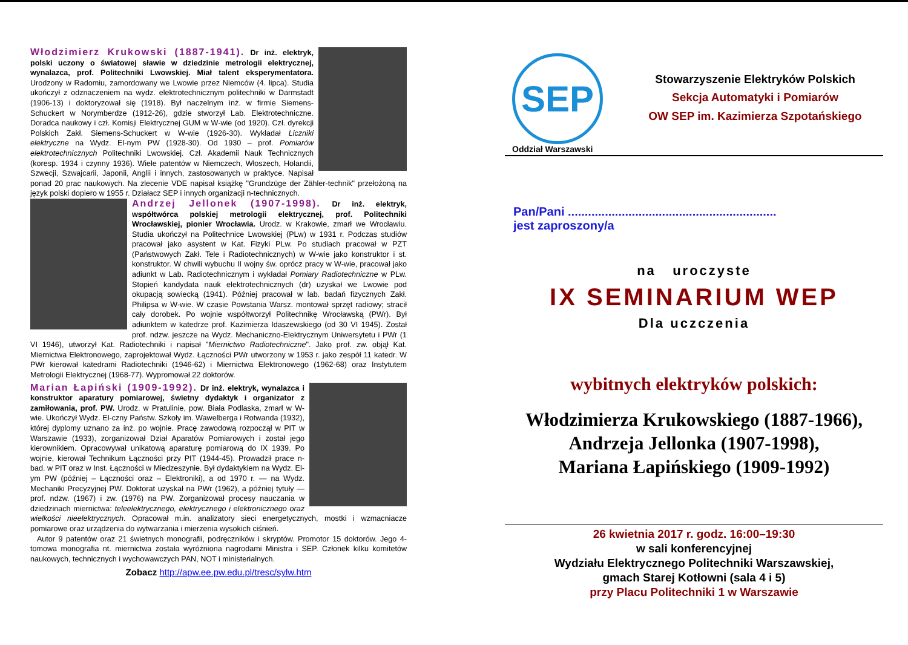Włodzimierz Krukowski (1887-1941). Dr inż. elektryk, polski uczony o światowej sławie w dziedzinie metrologii elektrycznej, wynalazca, prof. Politechniki Lwowskiej. Miał talent eksperymentatora. Urodzony w Radomiu, zamordowany we Lwowie przez Niemców (4. lipca). Studia ukończył z odznaczeniem na wydz. elektrotechnicznym politechniki w Darmstadt (1906-13) i doktoryzował się (1918). Był naczelnym inż. w firmie Siemens-Schuckert w Norymberdze (1912-26), gdzie stworzył Lab. Elektrotechniczne. Doradca naukowy i czł. Komisji Elektrycznej GUM w W-wie (od 1920). Czł. dyrekcji Polskich Zakł. Siemens-Schuckert w W-wie (1926-30). Wykładał Liczniki elektryczne na Wydz. El-nym PW (1928-30). Od 1930 – prof. Pomiarów elektrotechnicznych Politechniki Lwowskiej. Czł. Akademii Nauk Technicznych (koresp. 1934 i czynny 1936). Wiele patentów w Niemczech, Włoszech, Holandii, Szwecji, Szwajcarii, Japonii, Anglii i innych, zastosowanych w praktyce. Napisał ponad 20 prac naukowych. Na zlecenie VDE napisał książkę "Grundzüge der Zähler-technik" przełożoną na język polski dopiero w 1955 r. Działacz SEP i innych organizacji n-technicznych.
Andrzej Jellonek (1907-1998). Dr inż. elektryk, współtwórca polskiej metrologii elektrycznej, prof. Politechniki Wrocławskiej, pionier Wrocławia. Urodz. w Krakowie, zmarł we Wrocławiu. Studia ukończył na Politechnice Lwowskiej (PLw) w 1931 r. Podczas studiów pracował jako asystent w Kat. Fizyki PLw. Po studiach pracował w PZT (Państwowych Zakł. Tele i Radiotechnicznych) w W-wie jako konstruktor i st. konstruktor. W chwili wybuchu II wojny św. oprócz pracy w W-wie, pracował jako adiunkt w Lab. Radiotechnicznym i wykładał Pomiary Radiotechniczne w PLw. Stopień kandydata nauk elektrotechnicznych (dr) uzyskał we Lwowie pod okupacją sowiecką (1941). Później pracował w lab. badań fizycznych Zakł. Philipsa w W-wie. W czasie Powstania Warsz. montował sprzęt radiowy; stracił cały dorobek. Po wojnie współtworzył Politechnikę Wrocławską (PWr). Był adiunktem w katedrze prof. Kazimierza Idaszewskiego (od 30 VI 1945). Został prof. ndzw. jeszcze na Wydz. Mechaniczno-Elektrycznym Uniwersytetu i PWr (1 VI 1946), utworzył Kat. Radiotechniki i napisał "Miernictwo Radiotechniczne". Jako prof. zw. objął Kat. Miernictwa Elektronowego, zaprojektował Wydz. Łączności PWr utworzony w 1953 r. jako zespół 11 katedr. W PWr kierował katedrami Radiotechniki (1946-62) i Miernictwa Elektronowego (1962-68) oraz Instytutem Metrologii Elektrycznej (1968-77). Wypromował 22 doktorów.
Marian Łapiński (1909-1992). Dr inż. elektryk, wynalazca i konstruktor aparatury pomiarowej, świetny dydaktyk i organizator z zamiłowania, prof. PW. Urodz. w Pratulinie, pow. Biała Podlaska, zmarł w W-wie. Ukończył Wydz. El-czny Państw. Szkoły im. Wawelberga i Rotwanda (1932), której dyplomy uznano za inż. po wojnie. Pracę zawodową rozpoczął w PIT w Warszawie (1933), zorganizował Dział Aparatów Pomiarowych i został jego kierownikiem. Opracowywał unikatową aparaturę pomiarową do IX 1939. Po wojnie, kierował Technikum Łączności przy PIT (1944-45). Prowadził prace n-bad. w PIT oraz w Inst. Łączności w Miedzeszynie. Był dydaktykiem na Wydz. El-ym PW (później – Łączności oraz – Elektroniki), a od 1970 r. — na Wydz. Mechaniki Precyzyjnej PW. Doktorat uzyskał na PWr (1962), a później tytuły — prof. ndzw. (1967) i zw. (1976) na PW. Zorganizował procesy nauczania w dziedzinach miernictwa: teleelektrycznego, elektrycznego i elektronicznego oraz wielkości nieelektrycznych. Opracował m.in. analizatory sieci energetycznych, mostki i wzmacniacze pomiarowe oraz urządzenia do wytwarzania i mierzenia wysokich ciśnień.
Autor 9 patentów oraz 21 świetnych monografii, podręczników i skryptów. Promotor 15 doktorów. Jego 4-tomowa monografia nt. miernictwa została wyróżniona nagrodami Ministra i SEP. Członek kilku komitetów naukowych, technicznych i wychowawczych PAN, NOT i ministerialnych.
Zobacz http://apw.ee.pw.edu.pl/tresc/sylw.htm
SEP
Oddział Warszawski
Stowarzyszenie Elektryków Polskich
Sekcja Automatyki i Pomiarów
OW SEP im. Kazimierza Szpotańskiego
Pan/Pani ..............................................................
jest zaproszony/a
na uroczyste
IX SEMINARIUM WEP
Dla uczczenia
wybitnych elektryków polskich:
Włodzimierza Krukowskiego (1887-1966),
Andrzeja Jellonka (1907-1998),
Mariana Łapińskiego (1909-1992)
26 kwietnia 2017 r. godz. 16:00–19:30
w sali konferencyjnej
Wydziału Elektrycznego Politechniki Warszawskiej,
gmach Starej Kotłowni (sala 4 i 5)
przy Placu Politechniki 1 w Warszawie